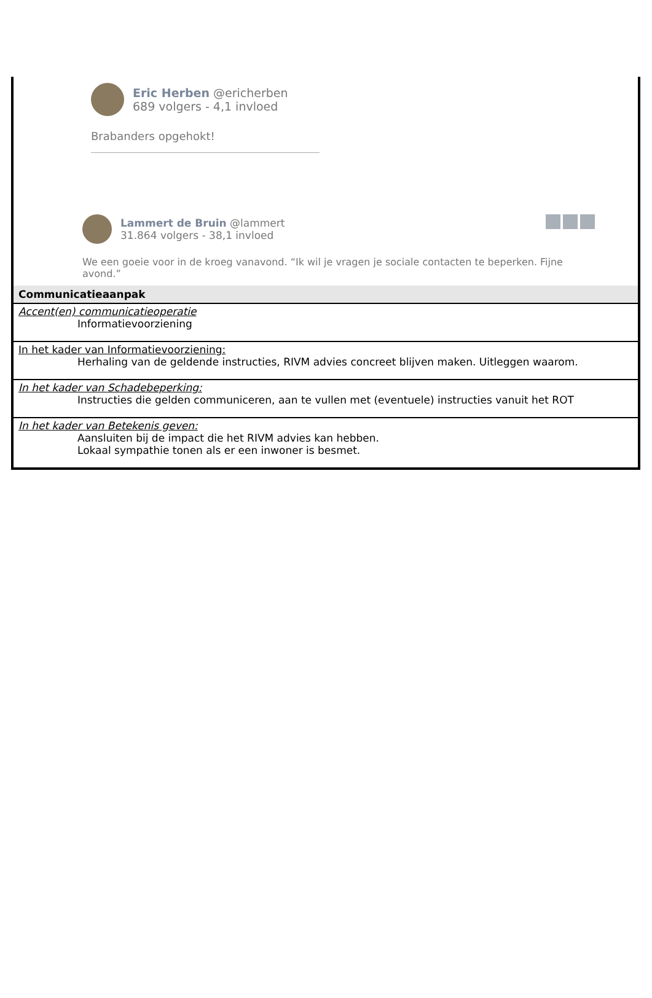Eric Herben @ericherben
689 volgers - 4,1 invloed
Brabanders opgehokt!
Lammert de Bruin @lammert
31.864 volgers - 38,1 invloed
We een goeie voor in de kroeg vanavond. “Ik wil je vragen je sociale contacten te beperken. Fijne avond.”
Communicatieaanpak
Accent(en) communicatieoperatie
Informatievoorziening
In het kader van Informatievoorziening:
Herhaling van de geldende instructies, RIVM advies concreet blijven maken. Uitleggen waarom.
In het kader van Schadebeperking:
Instructies die gelden communiceren, aan te vullen met (eventuele) instructies vanuit het ROT
In het kader van Betekenis geven:
Aansluiten bij de impact die het RIVM advies kan hebben.
Lokaal sympathie tonen als er een inwoner is besmet.